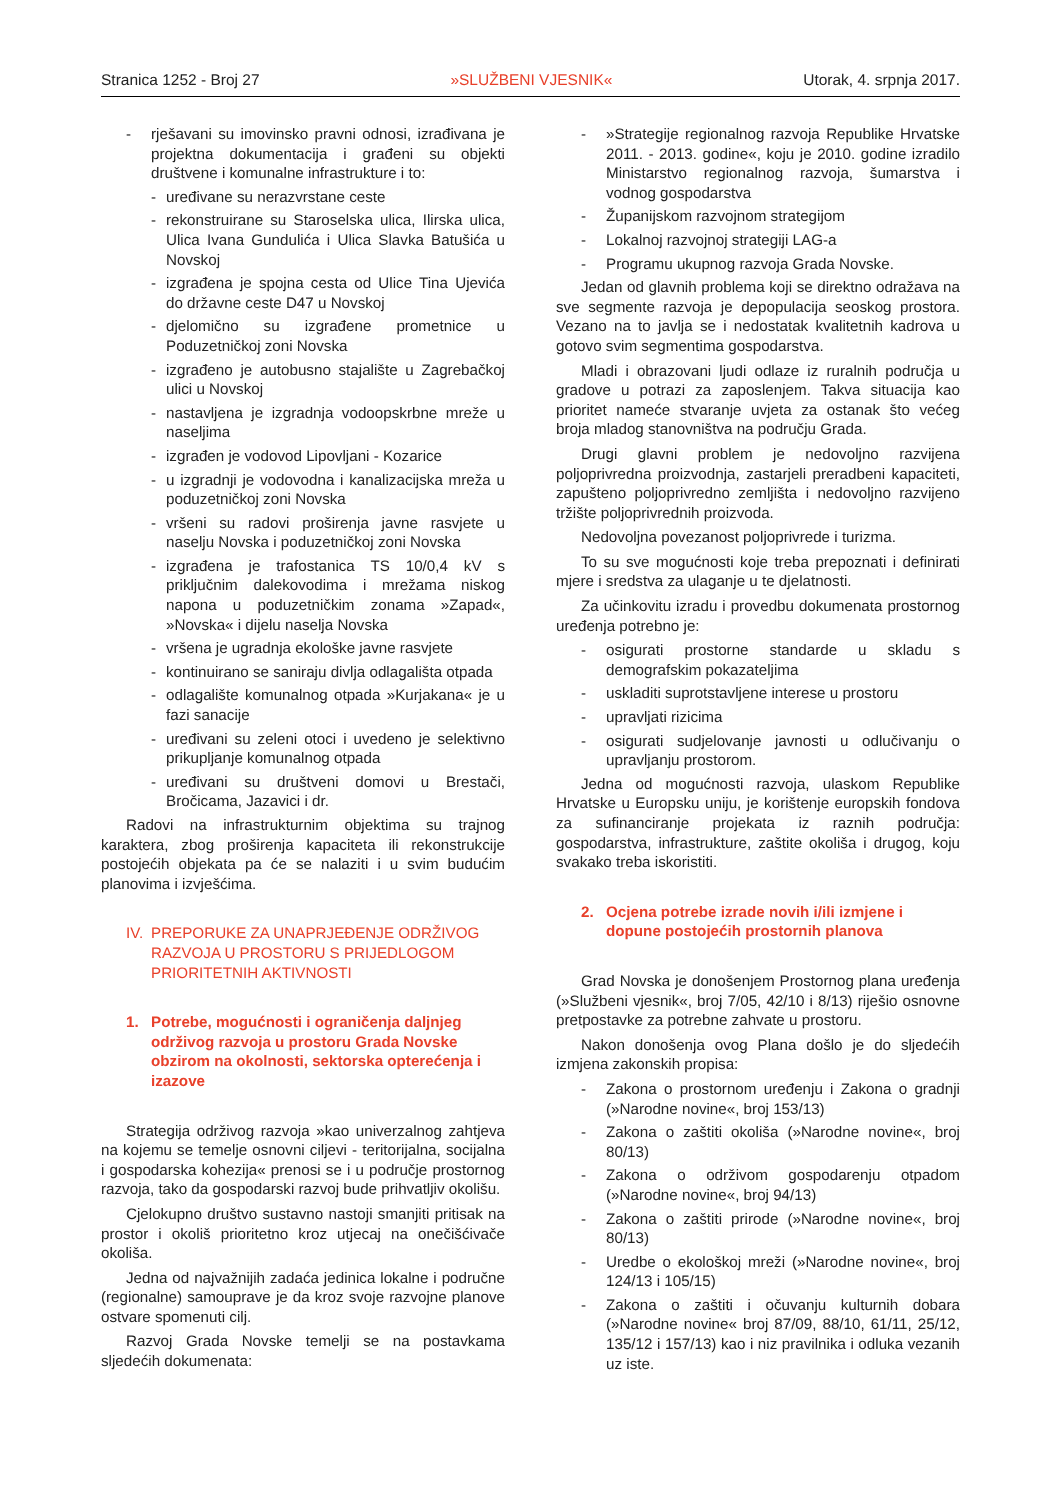Stranica 1252 - Broj 27 »SLUŽBENI VJESNIK« Utorak, 4. srpnja 2017.
- rješavani su imovinsko pravni odnosi, izrađivana je projektna dokumentacija i građeni su objekti društvene i komunalne infrastrukture i to:
- uređivane su nerazvrstane ceste
- rekonstruirane su Staroselska ulica, Ilirska ulica, Ulica Ivana Gundulića i Ulica Slavka Batušića u Novskoj
- izgrađena je spojna cesta od Ulice Tina Ujevića do državne ceste D47 u Novskoj
- djelomično su izgrađene prometnice u Poduzetničkoj zoni Novska
- izgrađeno je autobusno stajalište u Zagrebačkoj ulici u Novskoj
- nastavljena je izgradnja vodoopskrbne mreže u naseljima
- izgrađen je vodovod Lipovljani - Kozarice
- u izgradnji je vodovodna i kanalizacijska mreža u poduzetničkoj zoni Novska
- vršeni su radovi proširenja javne rasvjete u naselju Novska i poduzetničkoj zoni Novska
- izgrađena je trafostanica TS 10/0,4 kV s priključnim dalekovodima i mrežama niskog napona u poduzetničkim zonama »Zapad«, »Novska« i dijelu naselja Novska
- vršena je ugradnja ekološke javne rasvjete
- kontinuirano se saniraju divlja odlagališta otpada
- odlagalište komunalnog otpada »Kurjakana« je u fazi sanacije
- uređivani su zeleni otoci i uvedeno je selektivno prikupljanje komunalnog otpada
- uređivani su društveni domovi u Brestači, Bročicama, Jazavici i dr.
Radovi na infrastrukturnim objektima su trajnog karaktera, zbog proširenja kapaciteta ili rekonstrukcije postojećih objekata pa će se nalaziti i u svim budućim planovima i izvješćima.
IV. PREPORUKE ZA UNAPRJEĐENJE ODRŽIVOG RAZVOJA U PROSTORU S PRIJEDLOGOM PRIORITETNIH AKTIVNOSTI
1. Potrebe, mogućnosti i ograničenja daljnjeg održivog razvoja u prostoru Grada Novske obzirom na okolnosti, sektorska opterećenja i izazove
Strategija održivog razvoja »kao univerzalnog zahtjeva na kojemu se temelje osnovni ciljevi - teritorijalna, socijalna i gospodarska kohezija« prenosi se i u područje prostornog razvoja, tako da gospodarski razvoj bude prihvatljiv okolišu.
Cjelokupno društvo sustavno nastoji smanjiti pritisak na prostor i okoliš prioritetno kroz utjecaj na onečišćivače okoliša.
Jedna od najvažnijih zadaća jedinica lokalne i područne (regionalne) samouprave je da kroz svoje razvojne planove ostvare spomenuti cilj.
Razvoj Grada Novske temelji se na postavkama sljedećih dokumenata:
- »Strategije regionalnog razvoja Republike Hrvatske 2011. - 2013. godine«, koju je 2010. godine izradilo Ministarstvo regionalnog razvoja, šumarstva i vodnog gospodarstva
- Županijskom razvojnom strategijom
- Lokalnoj razvojnoj strategiji LAG-a
- Programu ukupnog razvoja Grada Novske.
Jedan od glavnih problema koji se direktno odražava na sve segmente razvoja je depopulacija seoskog prostora. Vezano na to javlja se i nedostatak kvalitetnih kadrova u gotovo svim segmentima gospodarstva.
Mladi i obrazovani ljudi odlaze iz ruralnih područja u gradove u potrazi za zaposlenjem. Takva situacija kao prioritet nameće stvaranje uvjeta za ostanak što većeg broja mladog stanovništva na području Grada.
Drugi glavni problem je nedovoljno razvijena poljoprivredna proizvodnja, zastarjeli preradbeni kapaciteti, zapušteno poljoprivredno zemljišta i nedovoljno razvijeno tržište poljoprivrednih proizvoda.
Nedovoljna povezanost poljoprivrede i turizma.
To su sve mogućnosti koje treba prepoznati i definirati mjere i sredstva za ulaganje u te djelatnosti.
Za učinkovitu izradu i provedbu dokumenata prostornog uređenja potrebno je:
- osigurati prostorne standarde u skladu s demografskim pokazateljima
- uskladiti suprotstavljene interese u prostoru
- upravljati rizicima
- osigurati sudjelovanje javnosti u odlučivanju o upravljanju prostorom.
Jedna od mogućnosti razvoja, ulaskom Republike Hrvatske u Europsku uniju, je korištenje europskih fondova za sufinanciranje projekata iz raznih područja: gospodarstva, infrastrukture, zaštite okoliša i drugog, koju svakako treba iskoristiti.
2. Ocjena potrebe izrade novih i/ili izmjene i dopune postojećih prostornih planova
Grad Novska je donošenjem Prostornog plana uređenja (»Službeni vjesnik«, broj 7/05, 42/10 i 8/13) riješio osnovne pretpostavke za potrebne zahvate u prostoru.
Nakon donošenja ovog Plana došlo je do sljedećih izmjena zakonskih propisa:
- Zakona o prostornom uređenju i Zakona o gradnji (»Narodne novine«, broj 153/13)
- Zakona o zaštiti okoliša (»Narodne novine«, broj 80/13)
- Zakona o održivom gospodarenju otpadom (»Narodne novine«, broj 94/13)
- Zakona o zaštiti prirode (»Narodne novine«, broj 80/13)
- Uredbe o ekološkoj mreži (»Narodne novine«, broj 124/13 i 105/15)
- Zakona o zaštiti i očuvanju kulturnih dobara (»Narodne novine« broj 87/09, 88/10, 61/11, 25/12, 135/12 i 157/13) kao i niz pravilnika i odluka vezanih uz iste.